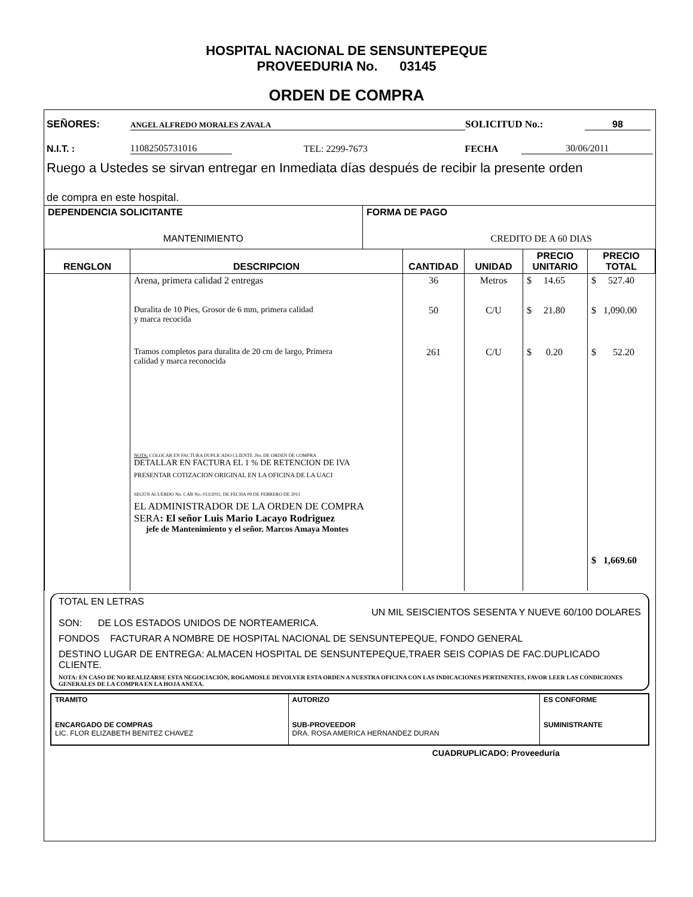HOSPITAL NACIONAL DE SENSUNTEPEQUE
PROVEEDURIA No. 03145
ORDEN DE COMPRA
SEÑORES: ANGEL ALFREDO MORALES ZAVALA SOLICITUD No.: 98
N.I.T. : 11082505731016 TEL: 2299-7673 FECHA 30/06/2011
Ruego a Ustedes se sirvan entregar en Inmediata días después de recibir la presente orden
de compra en este hospital.
| DEPENDENCIA SOLICITANTE MANTENIMIENTO | FORMA DE PAGO CREDITO DE A 60 DIAS |
| RENGLON | DESCRIPCION | CANTIDAD | UNIDAD | PRECIO UNITARIO | PRECIO TOTAL |
| --- | --- | --- | --- | --- | --- |
| | Arena, primera calidad 2 entregas | 36 | Metros | $ 14.65 | $ 527.40 |
| | Duralita de 10 Pies, Grosor de 6 mm, primera calidad y marca recocida | 50 | C/U | $ 21.80 | $ 1,090.00 |
| | Tramos completos para duralita de 20 cm de largo, Primera calidad y marca reconocida NOTA: COLOCAR EN FACTURA DUPLICADO CLIENTE ,No. DE ORDEN DE COMPRA DETALLAR EN FACTURA EL 1 % DE RETENCION DE IVA PRESENTAR COTIZACION ORIGINAL EN LA OFICINA DE LA UACI SEGÚN ACUERDO No. CAB No. 013/2011, DE FECHA 09 DE FEBRERO DE 2011 EL ADMINISTRADOR DE LA ORDEN DE COMPRA SERA : El señor Luis Mario Lacayo Rodriguez jefe de Mantenimiento y el señor. Marcos Amaya Montes | 261 | C/U | $ 0.20 | $ 52.20 $ 1,669.60 |
TOTAL EN LETRAS
UN MIL SEISCIENTOS SESENTA Y NUEVE 60/100 DOLARES
SON: DE LOS ESTADOS UNIDOS DE NORTEAMERICA.
FONDOS FACTURAR A NOMBRE DE HOSPITAL NACIONAL DE SENSUNTEPEQUE, FONDO GENERAL
DESTINO LUGAR DE ENTREGA: ALMACEN HOSPITAL DE SENSUNTEPEQUE,TRAER SEIS COPIAS DE FAC.DUPLICADO CLIENTE.
NOTA: EN CASO DE NO REALIZARSE ESTA NEGOCIACIÓN, ROGAMOSLE DEVOLVER ESTA ORDEN A NUESTRA OFICINA CON LAS INDICACIONES PERTINENTES, FAVOR LEER LAS CONDICIONES GENERALES DE LA COMPRA EN LA HOJA ANEXA.
| TRAMITO ENCARGADO DE COMPRAS LIC. FLOR ELIZABETH BENITEZ CHAVEZ | AUTORIZO SUB-PROVEEDOR DRA. ROSA AMERICA HERNANDEZ DURAN | ES CONFORME SUMINISTRANTE |
CUADRUPLICADO: Proveeduría